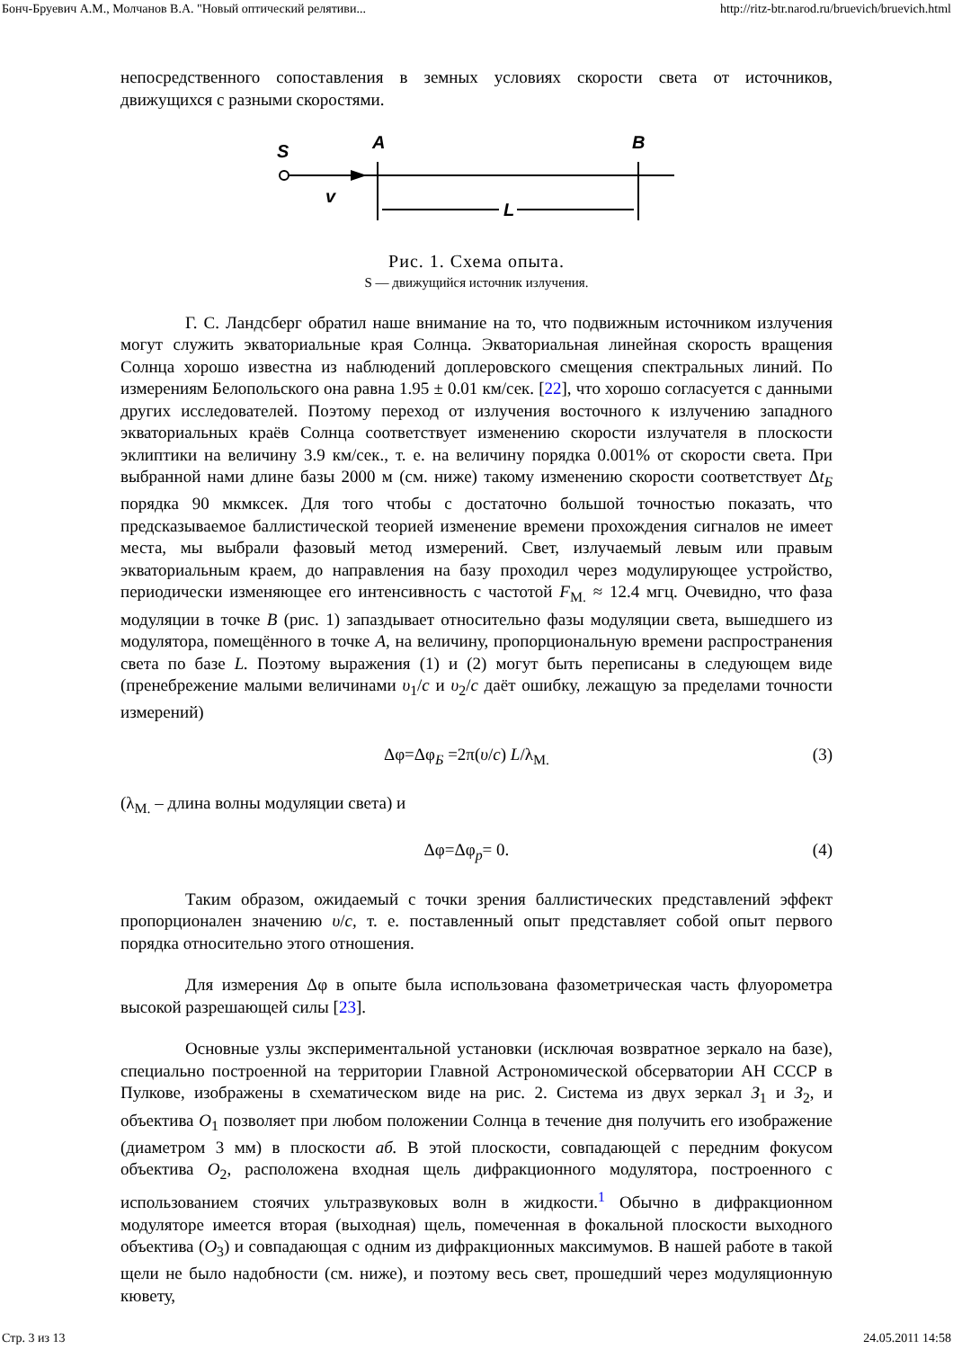Бонч-Бруевич А.М., Молчанов В.А. "Новый оптический релятиви... http://ritz-btr.narod.ru/bruevich/bruevich.html
непосредственного сопоставления в земных условиях скорости света от источников, движущихся с разными скоростями.
S
A
B
v
L
Рис. 1. Схема опыта.
S — движущийся источник излучения.
Г. С. Ландсберг обратил наше внимание на то, что подвижным источником излучения могут служить экваториальные края Солнца. Экваториальная линейная скорость вращения Солнца хорошо известна из наблюдений доплеровского смещения спектральных линий. По измерениям Белопольского она равна 1.95 ± 0.01 км/сек. [22], что хорошо согласуется с данными других исследователей. Поэтому переход от излучения восточного к излучению западного экваториальных краёв Солнца соответствует изменению скорости излучателя в плоскости эклиптики на величину 3.9 км/сек., т. е. на величину порядка 0.001% от скорости света. При выбранной нами длине базы 2000 м (см. ниже) такому изменению скорости соответствует Δt<sub>Б</sub> порядка 90 мкмксек. Для того чтобы с достаточно большой точностью показать, что предсказываемое баллистической теорией изменение времени прохождения сигналов не имеет места, мы выбрали фазовый метод измерений. Свет, излучаемый левым или правым экваториальным краем, до направления на базу проходил через модулирующее устройство, периодически изменяющее его интенсивность с частотой F<sub>M.</sub> ≈ 12.4 мгц. Очевидно, что фаза модуляции в точке B (рис. 1) запаздывает относительно фазы модуляции света, вышедшего из модулятора, помещённого в точке A, на величину, пропорциональную времени распространения света по базе L. Поэтому выражения (1) и (2) могут быть переписаны в следующем виде (пренебрежение малыми величинами υ<sub>1</sub>/c и υ<sub>2</sub>/c даёт ошибку, лежащую за пределами точности измерений)
Δφ=Δφ<sub>Б</sub> =2π(υ/c) L/λ<sub>M.</sub> (3)
(λ<sub>M.</sub> – длина волны модуляции света) и
Δφ=Δφ<sub>p</sub>= 0. (4)
Таким образом, ожидаемый с точки зрения баллистических представлений эффект пропорционален значению υ/c, т. е. поставленный опыт представляет собой опыт первого порядка относительно этого отношения.
Для измерения Δφ в опыте была использована фазометрическая часть флуорометра высокой разрешающей силы [23].
Основные узлы экспериментальной установки (исключая возвратное зеркало на базе), специально построенной на территории Главной Астрономической обсерватории АН СССР в Пулкове, изображены в схематическом виде на рис. 2. Система из двух зеркал З<sub>1</sub> и З<sub>2</sub>, и объектива O<sub>1</sub> позволяет при любом положении Солнца в течение дня получить его изображение (диаметром 3 мм) в плоскости аб. В этой плоскости, совпадающей с передним фокусом объектива O<sub>2</sub>, расположена входная щель дифракционного модулятора, построенного с использованием стоячих ультразвуковых волн в жидкости.<sup>1</sup> Обычно в дифракционном модуляторе имеется вторая (выходная) щель, помеченная в фокальной плоскости выходного объектива (O<sub>3</sub>) и совпадающая с одним из дифракционных максимумов. В нашей работе в такой щели не было надобности (см. ниже), и поэтому весь свет, прошедший через модуляционную кювету,
Стр. 3 из 13 24.05.2011 14:58